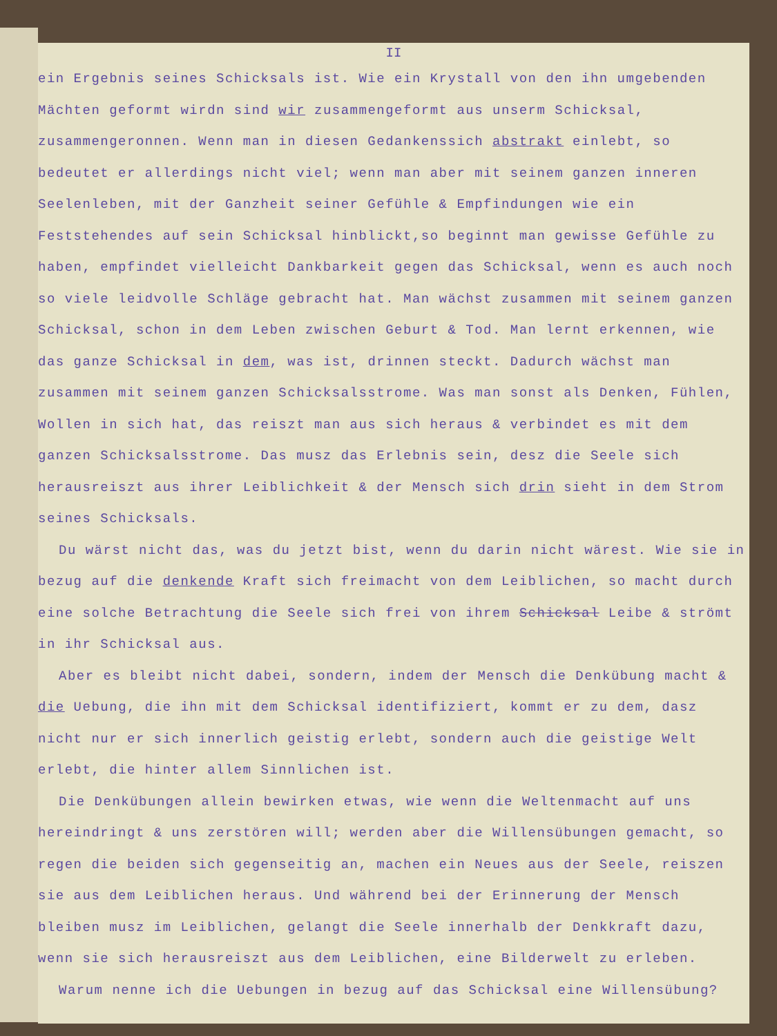II
ein Ergebnis seines Schicksals ist. Wie ein Krystall von den ihn umgebenden Mächten geformt wirdn sind wir zusammengeformt aus unserm Schicksal, zusammengeronnen. Wenn man in diesen Gedankenssich abstrakt einlebt, so bedeutet er allerdings nicht viel; wenn man aber mit seinem ganzen inneren Seelenleben, mit der Ganzheit seiner Gefühle & Empfindungen wie ein Feststehendes auf sein Schicksal hinblickt,so beginnt man gewisse Gefühle zu haben, empfindet vielleicht Dankbarkeit gegen das Schicksal, wenn es auch noch so viele leidvolle Schläge gebracht hat. Man wächst zusammen mit seinem ganzen Schicksal, schon in dem Leben zwischen Geburt & Tod. Man lernt erkennen, wie das ganze Schicksal in dem, was ist, drinnen steckt. Dadurch wächst man zusammen mit seinem ganzen Schicksalsstrome. Was man sonst als Denken, Fühlen, Wollen in sich hat, das reiszt man aus sich heraus & verbindet es mit dem ganzen Schicksalsstrome. Das musz das Erlebnis sein, desz die Seele sich herausreiszt aus ihrer Leiblichkeit & der Mensch sich drin sieht in dem Strom seines Schicksals.
Du wärst nicht das, was du jetzt bist, wenn du darin nicht wärest. Wie sie in bezug auf die denkende Kraft sich freimacht von dem Leiblichen, so macht durch eine solche Betrachtung die Seele sich frei von ihrem Schicksal Leibe & strömt in ihr Schicksal aus.
Aber es bleibt nicht dabei, sondern, indem der Mensch die Denkübung macht & die Uebung, die ihn mit dem Schicksal identifiziert, kommt er zu dem, dasz nicht nur er sich innerlich geistig erlebt, sondern auch die geistige Welt erlebt, die hinter allem Sinnlichen ist.
Die Denkübungen allein bewirken etwas, wie wenn die Weltenmacht auf uns hereindringt & uns zerstören will; werden aber die Willensübungen gemacht, so regen die beiden sich gegenseitig an, machen ein Neues aus der Seele, reiszen sie aus dem Leiblichen heraus. Und während bei der Erinnerung der Mensch bleiben musz im Leiblichen, gelangt die Seele innerhalb der Denkkraft dazu, wenn sie sich herausreiszt aus dem Leiblichen, eine Bilderwelt zu erleben.
Warum nenne ich die Uebungen in bezug auf das Schicksal eine Willensübung?